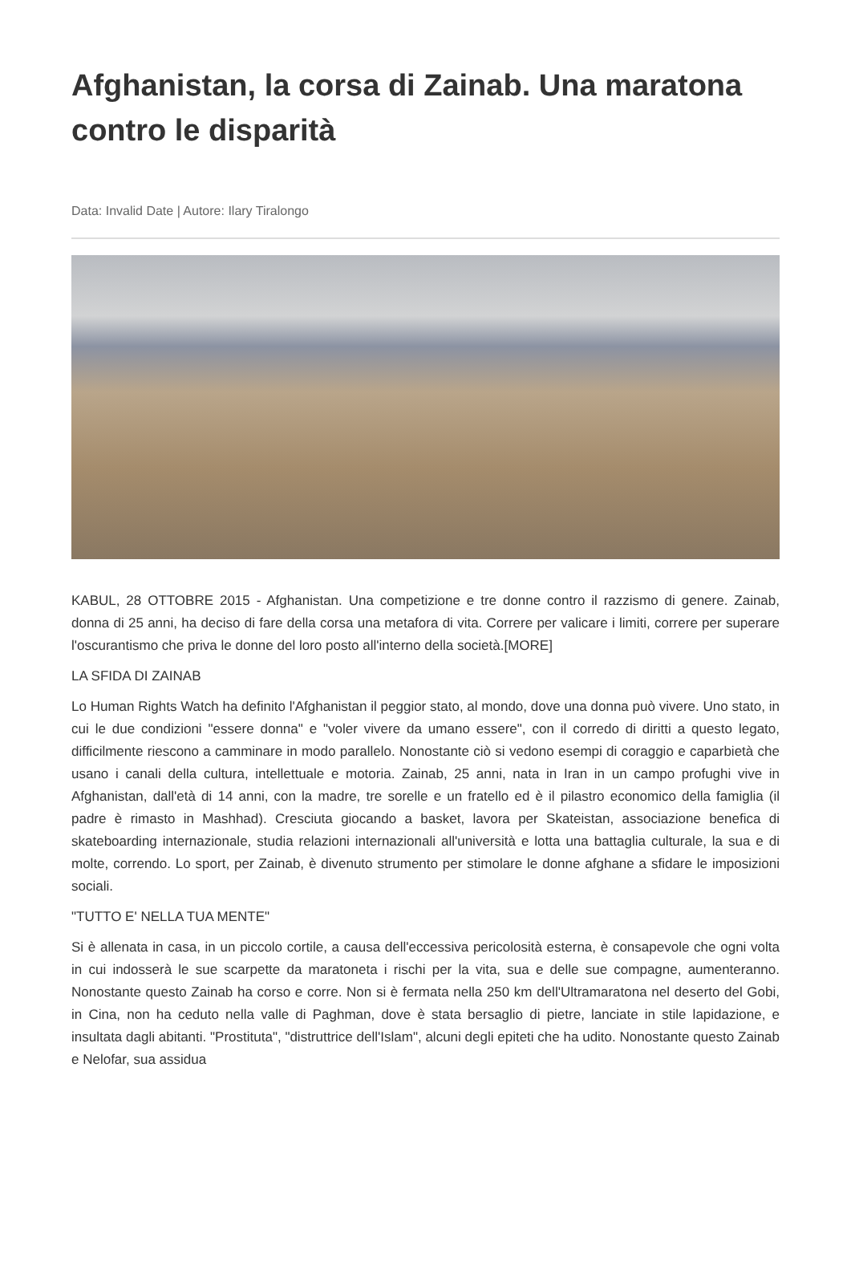Afghanistan, la corsa di Zainab. Una maratona contro le disparità
Data: Invalid Date | Autore: Ilary Tiralongo
KABUL, 28 OTTOBRE 2015 - Afghanistan. Una competizione e tre donne contro il razzismo di genere. Zainab, donna di 25 anni, ha deciso di fare della corsa una metafora di vita. Correre per valicare i limiti, correre per superare l'oscurantismo che priva le donne del loro posto all'interno della società.[MORE]
LA SFIDA DI ZAINAB
Lo Human Rights Watch ha definito l'Afghanistan il peggior stato, al mondo, dove una donna può vivere. Uno stato, in cui le due condizioni "essere donna" e "voler vivere da umano essere", con il corredo di diritti a questo legato, difficilmente riescono a camminare in modo parallelo. Nonostante ciò si vedono esempi di coraggio e caparbietà che usano i canali della cultura, intellettuale e motoria. Zainab, 25 anni, nata in Iran in un campo profughi vive in Afghanistan, dall'età di 14 anni, con la madre, tre sorelle e un fratello ed è il pilastro economico della famiglia (il padre è rimasto in Mashhad). Cresciuta giocando a basket, lavora per Skateistan, associazione benefica di skateboarding internazionale, studia relazioni internazionali all'università e lotta una battaglia culturale, la sua e di molte, correndo. Lo sport, per Zainab, è divenuto strumento per stimolare le donne afghane a sfidare le imposizioni sociali.
"TUTTO E' NELLA TUA MENTE"
Si è allenata in casa, in un piccolo cortile, a causa dell'eccessiva pericolosità esterna, è consapevole che ogni volta in cui indosserà le sue scarpette da maratoneta i rischi per la vita, sua e delle sue compagne, aumenteranno. Nonostante questo Zainab ha corso e corre. Non si è fermata nella 250 km dell'Ultramaratona nel deserto del Gobi, in Cina, non ha ceduto nella valle di Paghman, dove è stata bersaglio di pietre, lanciate in stile lapidazione, e insultata dagli abitanti. "Prostituta", "distruttrice dell'Islam", alcuni degli epiteti che ha udito. Nonostante questo Zainab e Nelofar, sua assidua